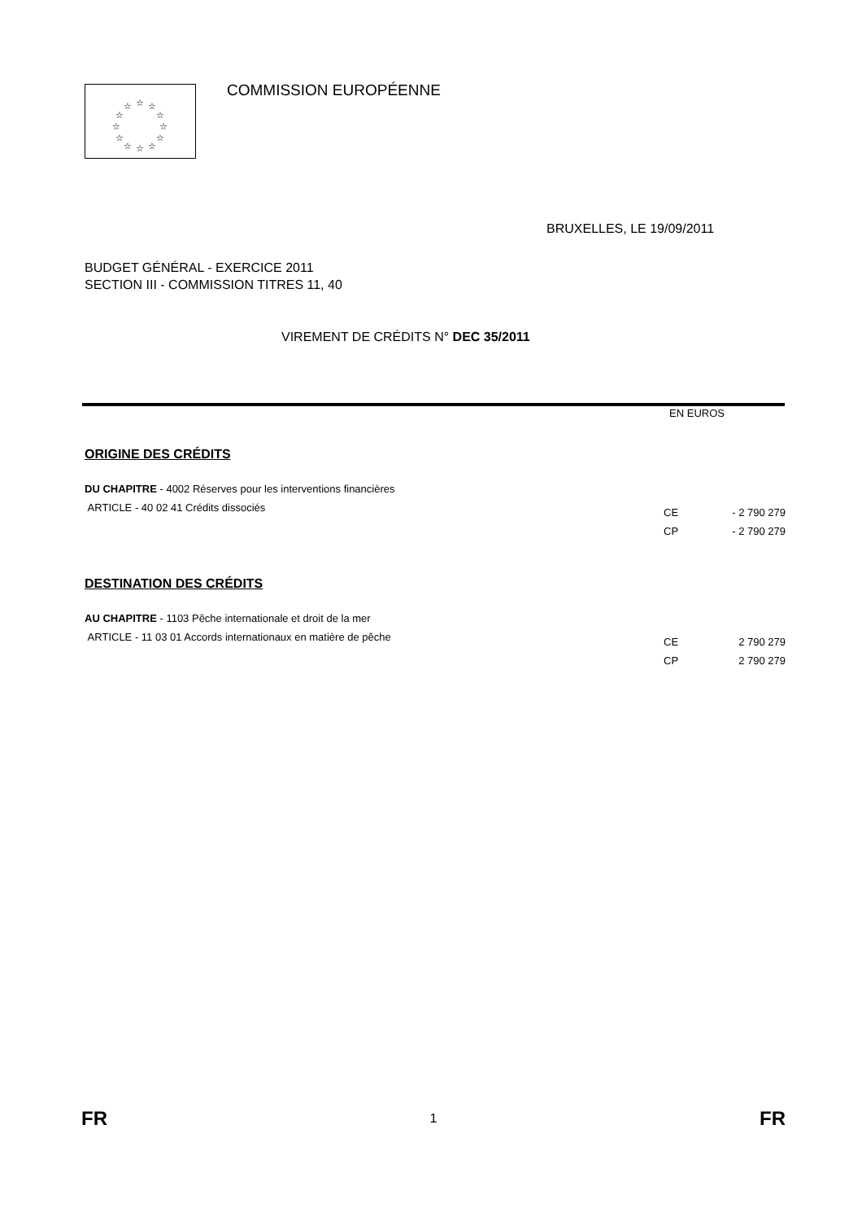☆
☆
☆
☆
☆
☆
☆
☆
☆
☆
☆
☆
COMMISSION EUROPÉENNE
BRUXELLES, LE 19/09/2011
BUDGET GÉNÉRAL - EXERCICE 2011
SECTION III - COMMISSION TITRES 11, 40
VIREMENT DE CRÉDITS N° DEC 35/2011
EN EUROS
ORIGINE DES CRÉDITS
| DU CHAPITRE - 4002 Réserves pour les interventions financières | | |
| ARTICLE - 40 02 41 Crédits dissociés | CE | - 2 790 279 |
| | CP | - 2 790 279 |
DESTINATION DES CRÉDITS
| AU CHAPITRE - 1103 Pêche internationale et droit de la mer | | |
| ARTICLE - 11 03 01 Accords internationaux en matière de pêche | CE | 2 790 279 |
| | CP | 2 790 279 |
FR 1 FR